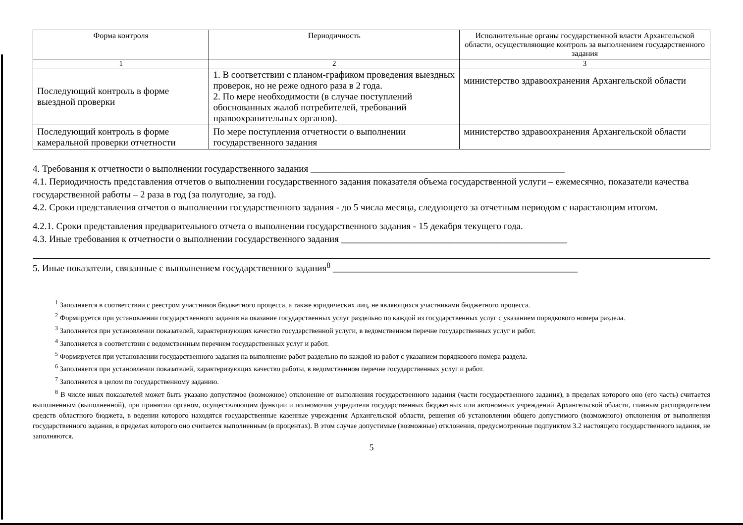| Форма контроля | Периодичность | Исполнительные органы государственной власти Архангельской области, осуществляющие контроль за выполнением государственного задания |
| --- | --- | --- |
| 1 | 2 | 3 |
| Последующий контроль в форме выездной проверки | 1. В соответствии с планом-графиком проведения выездных проверок, но не реже одного раза в 2 года. 2. По мере необходимости (в случае поступлений обоснованных жалоб потребителей, требований правоохранительных органов). | министерство здравоохранения Архангельской области |
| Последующий контроль в форме камеральной проверки отчетности | По мере поступления отчетности о выполнении государственного задания | министерство здравоохранения Архангельской области |
4. Требования к отчетности о выполнении государственного задания ______________________________________________________
4.1. Периодичность представления отчетов о выполнении государственного задания показателя объема государственной услуги – ежемесячно, показатели качества государственной работы – 2 раза в год (за полугодие, за год).
4.2. Сроки представления отчетов о выполнении государственного задания - до 5 числа месяца, следующего за отчетным периодом с нарастающим итогом.
4.2.1. Сроки представления предварительного отчета о выполнении государственного задания - 15 декабря текущего года.
4.3. Иные требования к отчетности о выполнении государственного задания ________________________________________________
5. Иные показатели, связанные с выполнением государственного задания<sup>8</sup> ____________________________________________________
<sup>1</sup> Заполняется в соответствии с реестром участников бюджетного процесса, а также юридических лиц, не являющихся участниками бюджетного процесса.
<sup>2</sup> Формируется при установлении государственного задания на оказание государственных услуг раздельно по каждой из государственных услуг с указанием порядкового номера раздела.
<sup>3</sup> Заполняется при установлении показателей, характеризующих качество государственной услуги, в ведомственном перечне государственных услуг и работ.
<sup>4</sup> Заполняется в соответствии с ведомственным перечнем государственных услуг и работ.
<sup>5</sup> Формируется при установлении государственного задания на выполнение работ раздельно по каждой из работ с указанием порядкового номера раздела.
<sup>6</sup> Заполняется при установлении показателей, характеризующих качество работы, в ведомственном перечне государственных услуг и работ.
<sup>7</sup> Заполняется в целом по государственному заданию.
<sup>8</sup> В числе иных показателей может быть указано допустимое (возможное) отклонение от выполнения государственного задания (части государственного задания), в пределах которого оно (его часть) считается выполненным (выполненной), при принятии органом, осуществляющим функции и полномочия учредителя государственных бюджетных или автономных учреждений Архангельской области, главным распорядителем средств областного бюджета, в ведении которого находятся государственные казенные учреждения Архангельской области, решения об установлении общего допустимого (возможного) отклонения от выполнения государственного задания, в пределах которого оно считается выполненным (в процентах). В этом случае допустимые (возможные) отклонения, предусмотренные подпунктом 3.2 настоящего государственного задания, не заполняются.
5